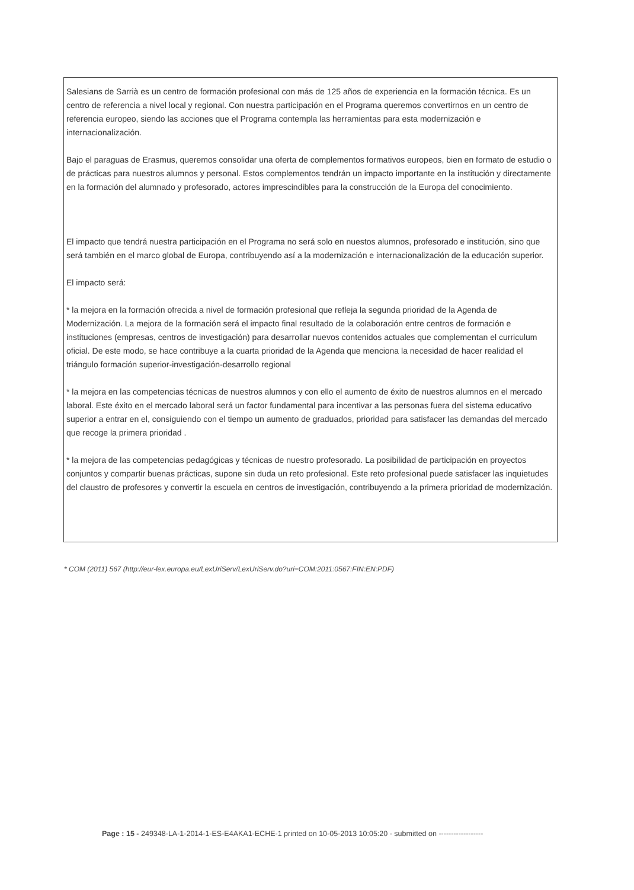Salesians de Sarrià es un centro de formación profesional con más de 125 años de experiencia en la formación técnica. Es un centro de referencia a nivel local y regional. Con nuestra participación en el Programa queremos convertirnos en un centro de referencia europeo, siendo las acciones que el Programa contempla las herramientas para esta modernización e internacionalización.
Bajo el paraguas de Erasmus, queremos consolidar una oferta de complementos formativos europeos, bien en formato de estudio o de prácticas para nuestros alumnos y personal. Estos complementos tendrán un impacto importante en la institución y directamente en la formación del alumnado y profesorado, actores imprescindibles para la construcción de la Europa del conocimiento.
El impacto que tendrá nuestra participación en el Programa no será solo en nuestos alumnos, profesorado e institución, sino que será también en el marco global de Europa, contribuyendo así a la modernización e internacionalización de la educación superior.
El impacto será:
* la mejora en la formación ofrecida a nivel de formación profesional que refleja la segunda prioridad de la Agenda de Modernización. La mejora de la formación será el impacto final resultado de la colaboración entre centros de formación e instituciones (empresas, centros de investigación) para desarrollar nuevos contenidos actuales que complementan el curriculum oficial. De este modo, se hace contribuye a la cuarta prioridad de la Agenda que menciona la necesidad de hacer realidad el triángulo formación superior-investigación-desarrollo regional
* la mejora en las competencias técnicas de nuestros alumnos y con ello el aumento de éxito de nuestros alumnos en el mercado laboral. Este éxito en el mercado laboral será un factor fundamental para incentivar a las personas fuera del sistema educativo superior a entrar en el, consiguiendo con el tiempo un aumento de graduados, prioridad para satisfacer las demandas del mercado que recoge la primera prioridad .
* la mejora de las competencias pedagógicas y técnicas de nuestro profesorado. La posibilidad de participación en proyectos conjuntos y compartir buenas prácticas, supone sin duda un reto profesional. Este reto profesional puede satisfacer las inquietudes del claustro de profesores y convertir la escuela en centros de investigación, contribuyendo a la primera prioridad de modernización.
* COM (2011) 567 (http://eur-lex.europa.eu/LexUriServ/LexUriServ.do?uri=COM:2011:0567:FIN:EN:PDF)
Page : 15 - 249348-LA-1-2014-1-ES-E4AKA1-ECHE-1 printed on 10-05-2013 10:05:20 - submitted on ------------------